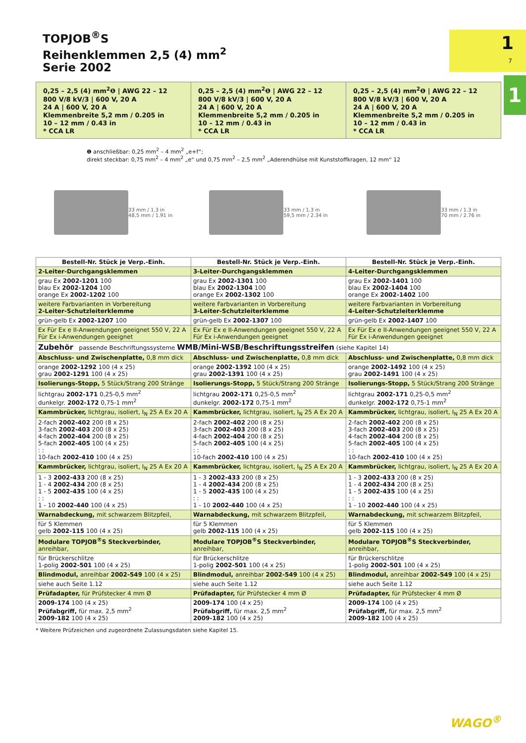TOPJOB<sup>®</sup>S
Reihenklemmen 2,5 (4) mm<sup>2</sup>
Serie 2002
1
7
1
0,25 – 2,5 (4) mm<sup>2</sup>❶ | AWG 22 – 12
800 V/8 kV/3 | 600 V, 20 A
24 A | 600 V, 20 A
Klemmenbreite 5,2 mm / 0.205 in
10 – 12 mm / 0.43 in
* CCA LR
0,25 – 2,5 (4) mm<sup>2</sup>❶ | AWG 22 – 12
800 V/8 kV/3 | 600 V, 20 A
24 A | 600 V, 20 A
Klemmenbreite 5,2 mm / 0.205 in
10 – 12 mm / 0.43 in
* CCA LR
0,25 – 2,5 (4) mm<sup>2</sup>❶ | AWG 22 – 12
800 V/8 kV/3 | 600 V, 20 A
24 A | 600 V, 20 A
Klemmenbreite 5,2 mm / 0.205 in
10 – 12 mm / 0.43 in
* CCA LR
❶ anschließbar: 0,25 mm<sup>2</sup> – 4 mm<sup>2</sup> „e+f“;
direkt steckbar: 0,75 mm<sup>2</sup> – 4 mm<sup>2</sup> „e“ und 0,75 mm<sup>2</sup> – 2,5 mm<sup>2</sup> „Aderendhülse mit Kunststoffkragen, 12 mm“ 12
33 mm / 1.3 in
48,5 mm / 1.91 in
33 mm / 1.3 in
59,5 mm / 2.34 in
33 mm / 1.3 in
70 mm / 2.76 in
| Bestell-Nr. Stück je Verp.-Einh. | Bestell-Nr. Stück je Verp.-Einh. | Bestell-Nr. Stück je Verp.-Einh. |
| --- | --- | --- |
| 2-Leiter-Durchgangsklemmen | 3-Leiter-Durchgangsklemmen | 4-Leiter-Durchgangsklemmen |
| grau Ex 2002-1201 100 blau Ex 2002-1204 100 orange Ex 2002-1202 100 | grau Ex 2002-1301 100 blau Ex 2002-1304 100 orange Ex 2002-1302 100 | grau Ex 2002-1401 100 blau Ex 2002-1404 100 orange Ex 2002-1402 100 |
| weitere Farbvarianten in Vorbereitung 2-Leiter-Schutzleiterklemme | weitere Farbvarianten in Vorbereitung 3-Leiter-Schutzleiterklemme | weitere Farbvarianten in Vorbereitung 4-Leiter-Schutzleiterklemme |
| grün-gelb Ex 2002-1207 100 | grün-gelb Ex 2002-1307 100 | grün-gelb Ex 2002-1407 100 |
| Ex Für Ex e II-Anwendungen geeignet 550 V, 22 A Für Ex i-Anwendungen geeignet | Ex Für Ex e II-Anwendungen geeignet 550 V, 22 A Für Ex i-Anwendungen geeignet | Ex Für Ex e II-Anwendungen geeignet 550 V, 22 A Für Ex i-Anwendungen geeignet |
| Zubehör passende Beschriftungssysteme WMB/Mini-WSB/Beschriftungsstreifen (siehe Kapitel 14) | | |
| Abschluss- und Zwischenplatte, 0,8 mm dick | Abschluss- und Zwischenplatte, 0,8 mm dick | Abschluss- und Zwischenplatte, 0,8 mm dick |
| orange 2002-1292 100 (4 x 25) grau 2002-1291 100 (4 x 25) | orange 2002-1392 100 (4 x 25) grau 2002-1391 100 (4 x 25) | orange 2002-1492 100 (4 x 25) grau 2002-1491 100 (4 x 25) |
| Isolierungs-Stopp, 5 Stück/Strang 200 Stränge | Isolierungs-Stopp, 5 Stück/Strang 200 Stränge | Isolierungs-Stopp, 5 Stück/Strang 200 Stränge |
| lichtgrau 2002-171 0,25-0,5 mm<sup>2</sup> dunkelgr. 2002-172 0,75-1 mm<sup>2</sup> | lichtgrau 2002-171 0,25-0,5 mm<sup>2</sup> dunkelgr. 2002-172 0,75-1 mm<sup>2</sup> | lichtgrau 2002-171 0,25-0,5 mm<sup>2</sup> dunkelgr. 2002-172 0,75-1 mm<sup>2</sup> |
| Kammbrücker, lichtgrau, isoliert, I<sub>N</sub> 25 A Ex 20 A | Kammbrücker, lichtgrau, isoliert, I<sub>N</sub> 25 A Ex 20 A | Kammbrücker, lichtgrau, isoliert, I<sub>N</sub> 25 A Ex 20 A |
| 2-fach 2002-402 200 (8 x 25) 3-fach 2002-403 200 (8 x 25) 4-fach 2002-404 200 (8 x 25) 5-fach 2002-405 100 (4 x 25) : : 10-fach 2002-410 100 (4 x 25) | 2-fach 2002-402 200 (8 x 25) 3-fach 2002-403 200 (8 x 25) 4-fach 2002-404 200 (8 x 25) 5-fach 2002-405 100 (4 x 25) : : 10-fach 2002-410 100 (4 x 25) | 2-fach 2002-402 200 (8 x 25) 3-fach 2002-403 200 (8 x 25) 4-fach 2002-404 200 (8 x 25) 5-fach 2002-405 100 (4 x 25) : : 10-fach 2002-410 100 (4 x 25) |
| Kammbrücker, lichtgrau, isoliert, I<sub>N</sub> 25 A Ex 20 A | Kammbrücker, lichtgrau, isoliert, I<sub>N</sub> 25 A Ex 20 A | Kammbrücker, lichtgrau, isoliert, I<sub>N</sub> 25 A Ex 20 A |
| 1 - 3 2002-433 200 (8 x 25) 1 - 4 2002-434 200 (8 x 25) 1 - 5 2002-435 100 (4 x 25) : : 1 - 10 2002-440 100 (4 x 25) | 1 - 3 2002-433 200 (8 x 25) 1 - 4 2002-434 200 (8 x 25) 1 - 5 2002-435 100 (4 x 25) : : 1 - 10 2002-440 100 (4 x 25) | 1 - 3 2002-433 200 (8 x 25) 1 - 4 2002-434 200 (8 x 25) 1 - 5 2002-435 100 (4 x 25) : : 1 - 10 2002-440 100 (4 x 25) |
| Warnabdeckung, mit schwarzem Blitzpfeil, | Warnabdeckung, mit schwarzem Blitzpfeil, | Warnabdeckung, mit schwarzem Blitzpfeil, |
| für 5 Klemmen gelb 2002-115 100 (4 x 25) | für 5 Klemmen gelb 2002-115 100 (4 x 25) | für 5 Klemmen gelb 2002-115 100 (4 x 25) |
| Modulare TOPJOB<sup>®</sup>S Steckverbinder, anreihbar, | Modulare TOPJOB<sup>®</sup>S Steckverbinder, anreihbar, | Modulare TOPJOB<sup>®</sup>S Steckverbinder, anreihbar, |
| für Brückerschlitze 1-polig 2002-501 100 (4 x 25) | für Brückerschlitze 1-polig 2002-501 100 (4 x 25) | für Brückerschlitze 1-polig 2002-501 100 (4 x 25) |
| Blindmodul, anreihbar 2002-549 100 (4 x 25) | Blindmodul, anreihbar 2002-549 100 (4 x 25) | Blindmodul, anreihbar 2002-549 100 (4 x 25) |
| siehe auch Seite 1.12 | siehe auch Seite 1.12 | siehe auch Seite 1.12 |
| Prüfadapter, für Prüfstecker 4 mm Ø | Prüfadapter, für Prüfstecker 4 mm Ø | Prüfadapter, für Prüfstecker 4 mm Ø |
| 2009-174 100 (4 x 25) Prüfabgriff, für max. 2,5 mm<sup>2</sup> 2009-182 100 (4 x 25) | 2009-174 100 (4 x 25) Prüfabgriff, für max. 2,5 mm<sup>2</sup> 2009-182 100 (4 x 25) | 2009-174 100 (4 x 25) Prüfabgriff, für max. 2,5 mm<sup>2</sup> 2009-182 100 (4 x 25) |
* Weitere Prüfzeichen und zugeordnete Zulassungsdaten siehe Kapitel 15.
WAGO<sup>®</sup>